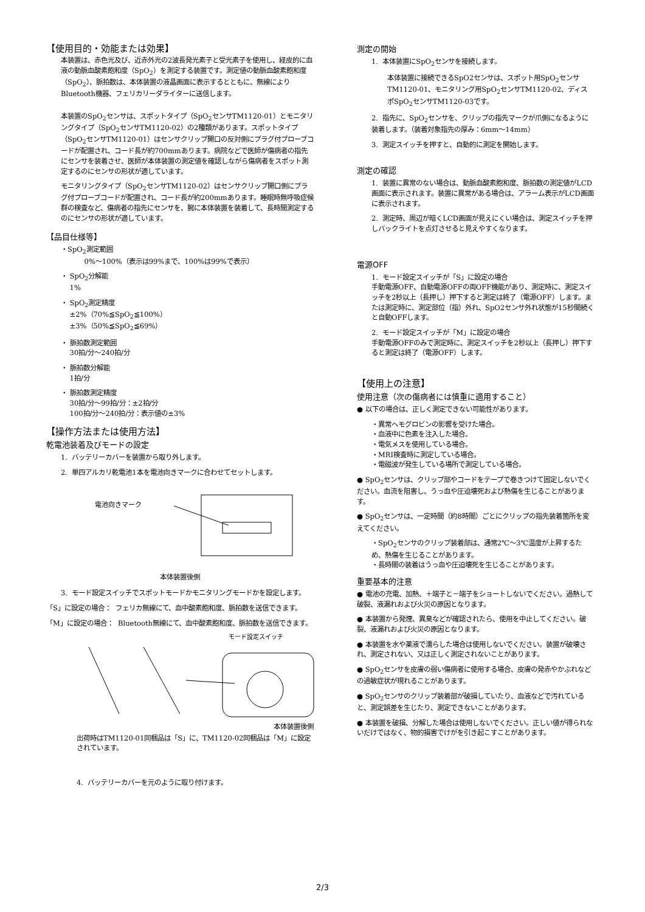【使用目的・効能または効果】
本装置は、赤色光及び、近赤外光の2波長発光素子と受光素子を使用し、経皮的に血液の動脈血酸素飽和度（SpO<sub>2</sub>）を測定する装置です。測定値の動脈血酸素飽和度（SpO<sub>2</sub>）、脈拍数は、本体装置の液晶画面に表示するとともに、無線によりBluetooth機器、フェリカリーダライターに送信します。
本装置のSpO<sub>2</sub>センサは、スポットタイプ（SpO<sub>2</sub>センサTM1120-01）とモニタリングタイプ（SpO<sub>2</sub>センサTM1120-02）の2種類があります。スポットタイプ（SpO<sub>2</sub>センサTM1120-01）はセンサクリップ開口の反対側にプラグ付プローブコードが配置され、コード長が約700mmあります。病院などで医師が傷病者の指先にセンサを装着させ、医師が本体装置の測定値を確認しながら傷病者をスポット測定するのにセンサの形状が適しています。
モニタリングタイプ（SpO<sub>2</sub>センサTM1120-02）はセンサクリップ開口側にプラグ付プローブコードが配置され、コード長が約200mmあります。睡眠時無呼吸症候群の検査など、傷病者の指先にセンサを、腕に本体装置を装着して、長時間測定するのにセンサの形状が適しています。
【品目仕様等】
・SpO<sub>2</sub>測定範囲
0%～100%（表示は99%まで、100%は99%で表示）
・ SpO<sub>2</sub>分解能
1%
・ SpO<sub>2</sub>測定精度
±2%（70%≦SpO<sub>2</sub>≦100%）
±3%（50%≦SpO<sub>2</sub>≦69%）
・ 脈拍数測定範囲
30拍/分～240拍/分
・ 脈拍数分解能
1拍/分
・ 脈拍数測定精度
30拍/分～99拍/分：±2拍/分
100拍/分～240拍/分：表示値の±3%
【操作方法または使用方法】
乾電池装着及びモードの設定
1. バッテリーカバーを装置から取り外します。
2. 単四アルカリ乾電池1本を電池向きマークに合わせてセットします。
電池向きマーク
本体装置後側
3. モード設定スイッチでスポットモードかモニタリングモードかを設定します。
「S」に設定の場合： フェリカ無線にて、血中酸素飽和度、脈拍数を送信できます。
「M」に設定の場合： Bluetooth無線にて、血中酸素飽和度、脈拍数を送信できます。
モード設定スイッチ
本体装置後側
出荷時はTM1120-01同梱品は「S」に、TM1120-02同梱品は「M」に設定されています。
4. バッテリーカバーを元のように取り付けます。
測定の開始
1. 本体装置にSpO<sub>2</sub>センサを接続します。
本体装置に接続できるSpO2センサは、スポット用SpO<sub>2</sub>センサTM1120-01、モニタリング用SpO<sub>2</sub>センサTM1120-02、ディスポSpO<sub>2</sub>センサTM1120-03です。
2. 指先に、SpO<sub>2</sub>センサを、クリップの指先マークが爪側になるように装着します。（装着対象指先の厚み：6mm～14mm）
3. 測定スイッチを押すと、自動的に測定を開始します。
測定の確認
1. 装置に異常のない場合は、動脈血酸素飽和度、脈拍数の測定値がLCD画面に表示されます。装置に異常がある場合は、アラーム表示がLCD画面に表示されます。
2. 測定時、周辺が暗くLCD画面が見えにくい場合は、測定スイッチを押しバックライトを点灯させると見えやすくなります。
電源OFF
1. モード設定スイッチが「S」に設定の場合
手動電源OFF、自動電源OFFの両OFF機能があり、測定時に、測定スイッチを2秒以上（長押し）押下すると測定は終了（電源OFF）します。または測定時に、測定部位（指）外れ、SpO2センサ外れ状態が15秒間続くと自動OFFします。
2. モード設定スイッチが「M」に設定の場合
手動電源OFFのみで測定時に、測定スイッチを2秒以上（長押し）押下すると測定は終了（電源OFF）します。
【使用上の注意】
使用注意（次の傷病者には慎重に適用すること）
● 以下の場合は、正しく測定できない可能性があります。
・異常ヘモグロビンの影響を受けた場合。
・血液中に色素を注入した場合。
・電気メスを使用している場合。
・MRI検査時に測定している場合。
・電磁波が発生している場所で測定している場合。
● SpO<sub>2</sub>センサは、クリップ部やコードをテープで巻きつけて固定しないでください。血流を阻害し、うっ血や圧迫壊死および熱傷を生じることがあります。
● SpO<sub>2</sub>センサは、一定時間（約8時間）ごとにクリップの指先装着箇所を変えてください。
・SpO<sub>2</sub>センサのクリップ装着部は、通常2℃～3℃温度が上昇するため、熱傷を生じることがあります。
・長時間の装着はうっ血や圧迫壊死を生じることがあります。
重要基本的注意
● 電池の充電、加熱、＋端子と－端子をショートしないでください。過熱して破裂、液漏れおよび火災の原因となります。
● 本装置から発煙、異臭などが確認されたら、使用を中止してください。破裂、液漏れおよび火災の原因となります。
● 本装置を水や薬液で濡らした場合は使用しないでください。装置が破壊され、測定されない、又は正しく測定されないことがあります。
● SpO<sub>2</sub>センサを皮膚の弱い傷病者に使用する場合、皮膚の発赤やかぶれなどの過敏症状が現れることがあります。
● SpO<sub>2</sub>センサのクリップ装着部が破損していたり、血液などで汚れていると、測定誤差を生じたり、測定できないことがあります。
● 本装置を破損、分解した場合は使用しないでください。正しい値が得られないだけではなく、物的損害でけがを引き起こすことがあります。
2/3